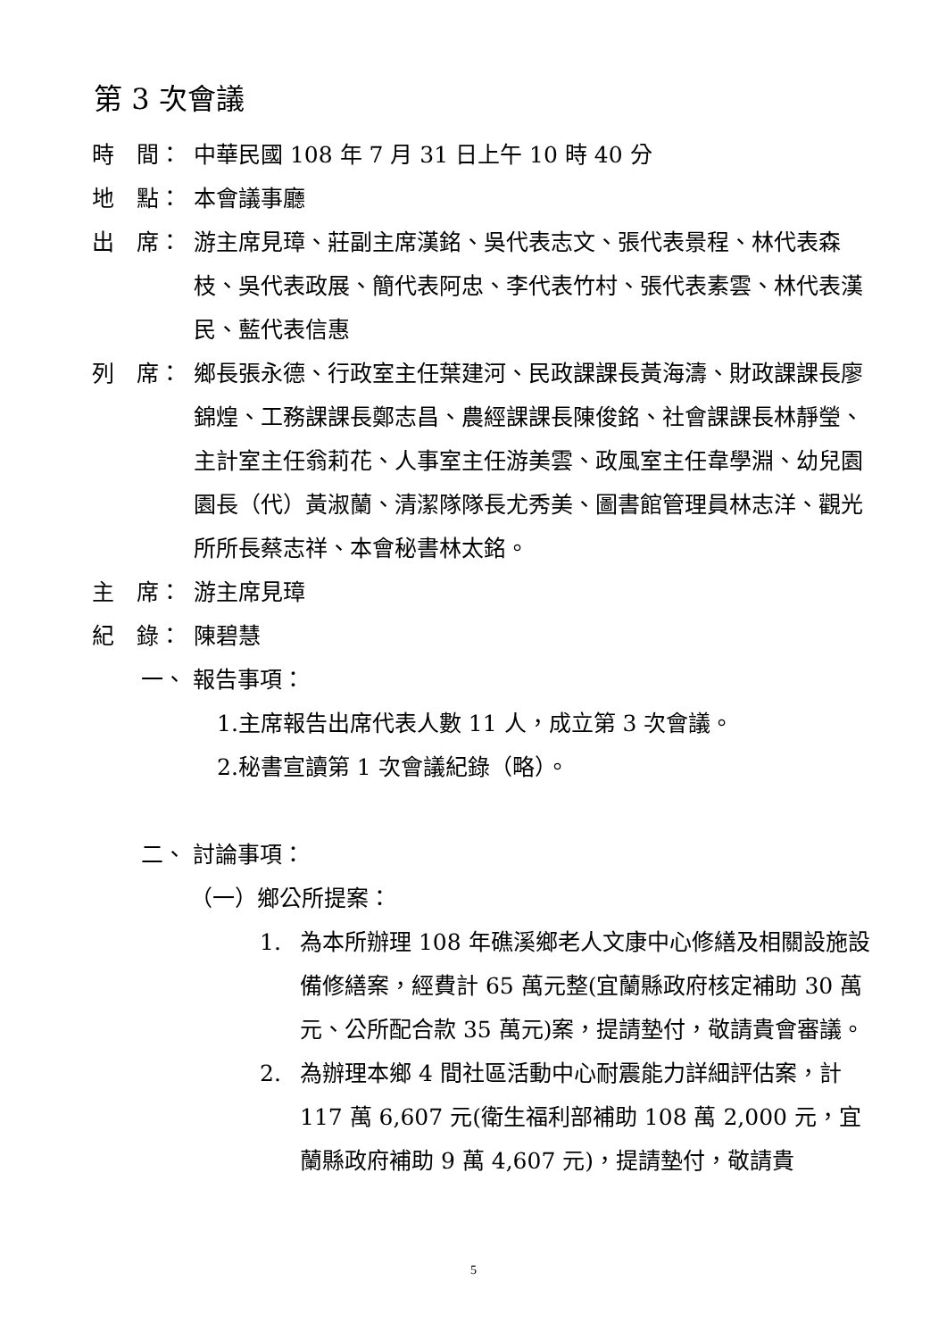第 3 次會議
時　間： 中華民國 108 年 7 月 31 日上午 10 時 40 分
地　點： 本會議事廳
出　席： 游主席見璋、莊副主席漢銘、吳代表志文、張代表景程、林代表森枝、吳代表政展、簡代表阿忠、李代表竹村、張代表素雲、林代表漢民、藍代表信惠
列　席： 鄉長張永德、行政室主任葉建河、民政課課長黃海濤、財政課課長廖錦煌、工務課課長鄭志昌、農經課課長陳俊銘、社會課課長林靜瑩、主計室主任翁莉花、人事室主任游美雲、政風室主任韋學淵、幼兒園園長（代）黃淑蘭、清潔隊隊長尤秀美、圖書館管理員林志洋、觀光所所長蔡志祥、本會秘書林太銘。
主　席： 游主席見璋
紀　錄： 陳碧慧
一、 報告事項：
1.主席報告出席代表人數 11 人，成立第 3 次會議。
2.秘書宣讀第 1 次會議紀錄（略）。
二、 討論事項：
（一）鄉公所提案：
1. 為本所辦理 108 年礁溪鄉老人文康中心修繕及相關設施設備修繕案，經費計 65 萬元整(宜蘭縣政府核定補助 30 萬元、公所配合款 35 萬元)案，提請墊付，敬請貴會審議。
2. 為辦理本鄉 4 間社區活動中心耐震能力詳細評估案，計 117 萬 6,607 元(衛生福利部補助 108 萬 2,000 元，宜蘭縣政府補助 9 萬 4,607 元)，提請墊付，敬請貴
5